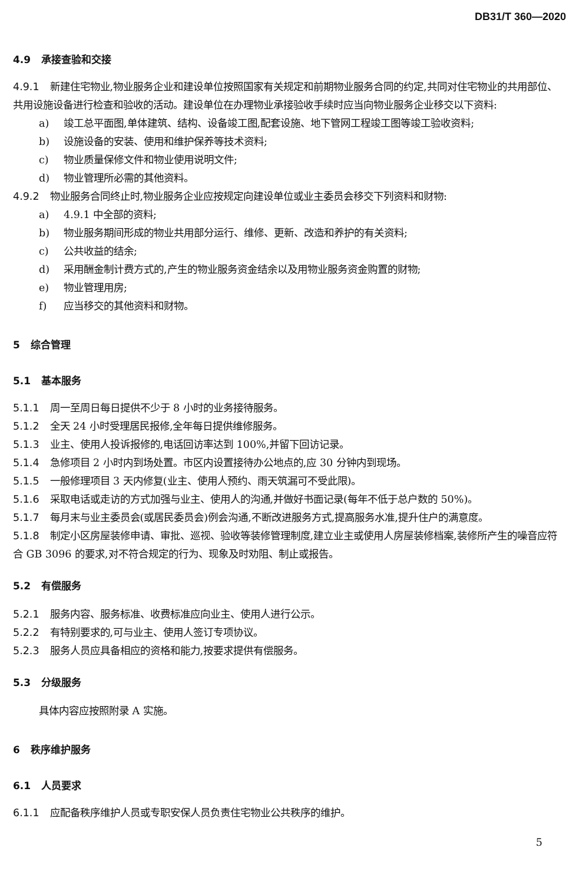DB31/T 360—2020
4.9 承接查验和交接
4.9.1 新建住宅物业,物业服务企业和建设单位按照国家有关规定和前期物业服务合同的约定,共同对住宅物业的共用部位、共用设施设备进行检查和验收的活动。建设单位在办理物业承接验收手续时应当向物业服务企业移交以下资料:
a) 竣工总平面图,单体建筑、结构、设备竣工图,配套设施、地下管网工程竣工图等竣工验收资料;
b) 设施设备的安装、使用和维护保养等技术资料;
c) 物业质量保修文件和物业使用说明文件;
d) 物业管理所必需的其他资料。
4.9.2 物业服务合同终止时,物业服务企业应按规定向建设单位或业主委员会移交下列资料和财物:
a) 4.9.1 中全部的资料;
b) 物业服务期间形成的物业共用部分运行、维修、更新、改造和养护的有关资料;
c) 公共收益的结余;
d) 采用酬金制计费方式的,产生的物业服务资金结余以及用物业服务资金购置的财物;
e) 物业管理用房;
f) 应当移交的其他资料和财物。
5 综合管理
5.1 基本服务
5.1.1 周一至周日每日提供不少于 8 小时的业务接待服务。
5.1.2 全天 24 小时受理居民报修,全年每日提供维修服务。
5.1.3 业主、使用人投诉报修的,电话回访率达到 100%,并留下回访记录。
5.1.4 急修项目 2 小时内到场处置。市区内设置接待办公地点的,应 30 分钟内到现场。
5.1.5 一般修理项目 3 天内修复(业主、使用人预约、雨天筑漏可不受此限)。
5.1.6 采取电话或走访的方式加强与业主、使用人的沟通,并做好书面记录(每年不低于总户数的 50%)。
5.1.7 每月末与业主委员会(或居民委员会)例会沟通,不断改进服务方式,提高服务水准,提升住户的满意度。
5.1.8 制定小区房屋装修申请、审批、巡视、验收等装修管理制度,建立业主或使用人房屋装修档案,装修所产生的噪音应符合 GB 3096 的要求,对不符合规定的行为、现象及时劝阻、制止或报告。
5.2 有偿服务
5.2.1 服务内容、服务标准、收费标准应向业主、使用人进行公示。
5.2.2 有特别要求的,可与业主、使用人签订专项协议。
5.2.3 服务人员应具备相应的资格和能力,按要求提供有偿服务。
5.3 分级服务
具体内容应按照附录 A 实施。
6 秩序维护服务
6.1 人员要求
6.1.1 应配备秩序维护人员或专职安保人员负责住宅物业公共秩序的维护。
5